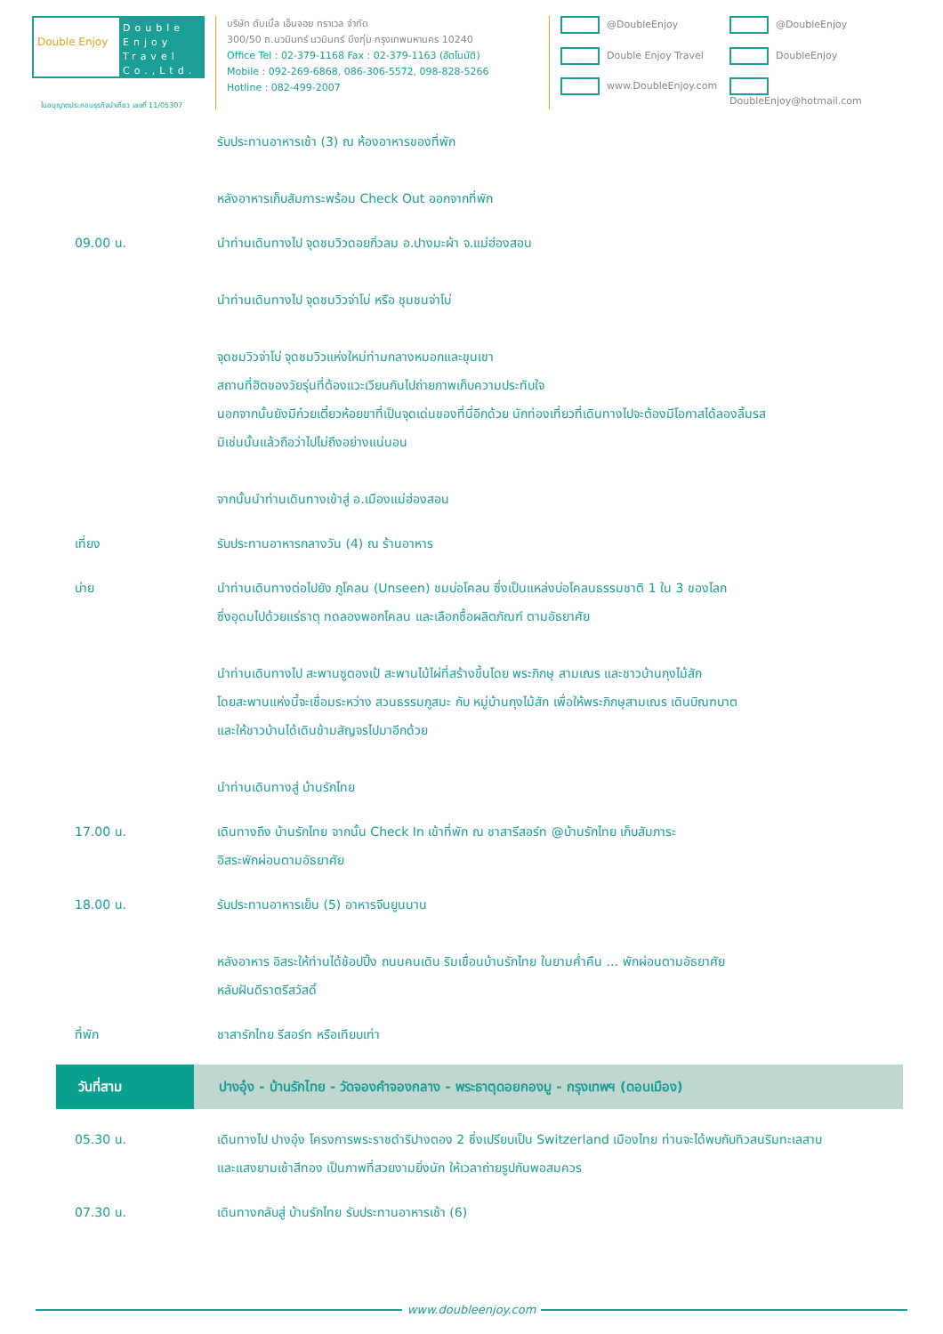Double Enjoy
Double Enjoy Travel Co.,Ltd.
บริษัท ดับเบิ้ล เอ็นจอย ทราเวล จำกัด
300/50 ถ.นวมินทร์ นวมินทร์ บึงกุ่ม กรุงเทพมหานคร 10240
Office Tel : 02-379-1168 Fax : 02-379-1163 (อัตโนมัติ)
Mobile : 092-269-6868, 086-306-5572, 098-828-5266
Hotline : 082-499-2007
@DoubleEnjoy @DoubleEnjoy Double Enjoy Travel DoubleEnjoy www.DoubleEnjoy.com DoubleEnjoy@hotmail.com
ใบอนุญาตประกอบธุรกิจนำเที่ยว เลขที่ 11/05307
รับประทานอาหารเช้า (3) ณ ห้องอาหารของที่พัก
หลังอาหารเก็บสัมภาระพร้อม Check Out ออกจากที่พัก
09.00 น. นำท่านเดินทางไป จุดชมวิวดอยกิ่วลม อ.ปางมะผ้า จ.แม่ฮ่องสอน
นำท่านเดินทางไป จุดชมวิวจ่าโบ่ หรือ ชุมชนจ่าโบ่
จุดชมวิวจ่าโบ่ จุดชมวิวแห่งใหม่ท่ามกลางหมอกและขุนเขา
สถานที่ฮิตของวัยรุ่นที่ต้องแวะเวียนกันไปถ่ายภาพเก็บความประทับใจ
นอกจากนั้นยังมีก๋วยเตี๋ยวห้อยขาที่เป็นจุดเด่นของที่นี่อีกด้วย นักท่องเที่ยวที่เดินทางไปจะต้องมีโอกาสได้ลองลิ้มรส
มิเช่นนั้นแล้วถือว่าไปไม่ถึงอย่างแน่นอน
จากนั้นนำท่านเดินทางเข้าสู่ อ.เมืองแม่ฮ่องสอน
เที่ยง รับประทานอาหารกลางวัน (4) ณ ร้านอาหาร
บ่าย นำท่านเดินทางต่อไปยัง ภูโคลน (Unseen) ชมบ่อโคลน ซึ่งเป็นแหล่งบ่อโคลนธรรมชาติ 1 ใน 3 ของโลก
ซึ่งอุดมไปด้วยแร่ธาตุ ทดลองพอกโคลน และเลือกซื้อผลิตภัณฑ์ ตามอัธยาศัย
นำท่านเดินทางไป สะพานซูตองเป้ สะพานไม้ไผ่ที่สร้างขึ้นโดย พระภิกษุ สามเณร และชาวบ้านกุงไม้สัก
โดยสะพานแห่งนี้จะเชื่อมระหว่าง สวนธรรมภูสมะ กับ หมู่บ้านกุงไม้สัก เพื่อให้พระภิกษุสามเณร เดินบิณฑบาต
และให้ชาวบ้านได้เดินข้ามสัญจรไปมาอีกด้วย
นำท่านเดินทางสู่ บ้านรักไทย
17.00 น. เดินทางถึง บ้านรักไทย จากนั้น Check In เข้าที่พัก ณ ชาสารีสอร์ท @บ้านรักไทย เก็บสัมภาระ
อิสระพักผ่อนตามอัธยาศัย
18.00 น. รับประทานอาหารเย็น (5) อาหารจีนยูนนาน
หลังอาหาร อิสระให้ท่านได้ช้อปปิ้ง ถนนคนเดิน ริมเขื่อนบ้านรักไทย ในยามค่ำคืน … พักผ่อนตามอัธยาศัย
หลับฝันดีราตรีสวัสดิ์
ที่พัก ชาสารักไทย รีสอร์ท หรือเทียบเท่า
วันที่สาม ปางอุ๋ง - บ้านรักไทย - วัดจองคำจองกลาง - พระธาตุดอยกองมู - กรุงเทพฯ (ดอนเมือง)
05.30 น. เดินทางไป ปางอุ๋ง โครงการพระราชดำริปางตอง 2 ซึ่งเปรียบเป็น Switzerland เมืองไทย ท่านจะได้พบกับทิวสนริมทะเลสาบ
และแสงยามเช้าสีทอง เป็นภาพที่สวยงามยิ่งนัก ให้เวลาถ่ายรูปกันพอสมควร
07.30 น. เดินทางกลับสู่ บ้านรักไทย รับประทานอาหารเช้า (6)
www.doubleenjoy.com